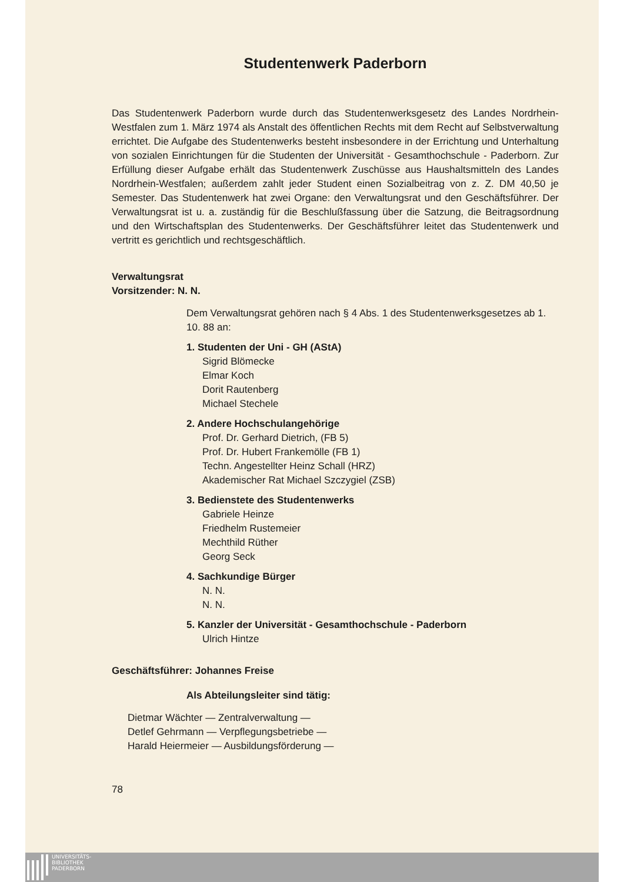Studentenwerk Paderborn
Das Studentenwerk Paderborn wurde durch das Studentenwerksgesetz des Landes Nordrhein-Westfalen zum 1. März 1974 als Anstalt des öffentlichen Rechts mit dem Recht auf Selbstverwaltung errichtet. Die Aufgabe des Studentenwerks besteht insbesondere in der Errichtung und Unterhaltung von sozialen Einrichtungen für die Studenten der Universität - Gesamthochschule - Paderborn. Zur Erfüllung dieser Aufgabe erhält das Studentenwerk Zuschüsse aus Haushaltsmitteln des Landes Nordrhein-Westfalen; außerdem zahlt jeder Student einen Sozialbeitrag von z. Z. DM 40,50 je Semester. Das Studentenwerk hat zwei Organe: den Verwaltungsrat und den Geschäftsführer. Der Verwaltungsrat ist u. a. zuständig für die Beschlußfassung über die Satzung, die Beitragsordnung und den Wirtschaftsplan des Studentenwerks. Der Geschäftsführer leitet das Studentenwerk und vertritt es gerichtlich und rechtsgeschäftlich.
Verwaltungsrat
Vorsitzender: N. N.
Dem Verwaltungsrat gehören nach § 4 Abs. 1 des Studentenwerksgesetzes ab 1. 10. 88 an:
1. Studenten der Uni - GH (AStA)
Sigrid Blömecke
Elmar Koch
Dorit Rautenberg
Michael Stechele
2. Andere Hochschulangehörige
Prof. Dr. Gerhard Dietrich, (FB 5)
Prof. Dr. Hubert Frankemölle (FB 1)
Techn. Angestellter Heinz Schall (HRZ)
Akademischer Rat Michael Szczygiel (ZSB)
3. Bedienstete des Studentenwerks
Gabriele Heinze
Friedhelm Rustemeier
Mechthild Rüther
Georg Seck
4. Sachkundige Bürger
N. N.
N. N.
5. Kanzler der Universität - Gesamthochschule - Paderborn
Ulrich Hintze
Geschäftsführer: Johannes Freise
Als Abteilungsleiter sind tätig:
Dietmar Wächter — Zentralverwaltung —
Detlef Gehrmann — Verpflegungsbetriebe —
Harald Heiermeier — Ausbildungsförderung —
78
UNIVERSITÄTS-
BIBLIOTHEK
PADERBORN